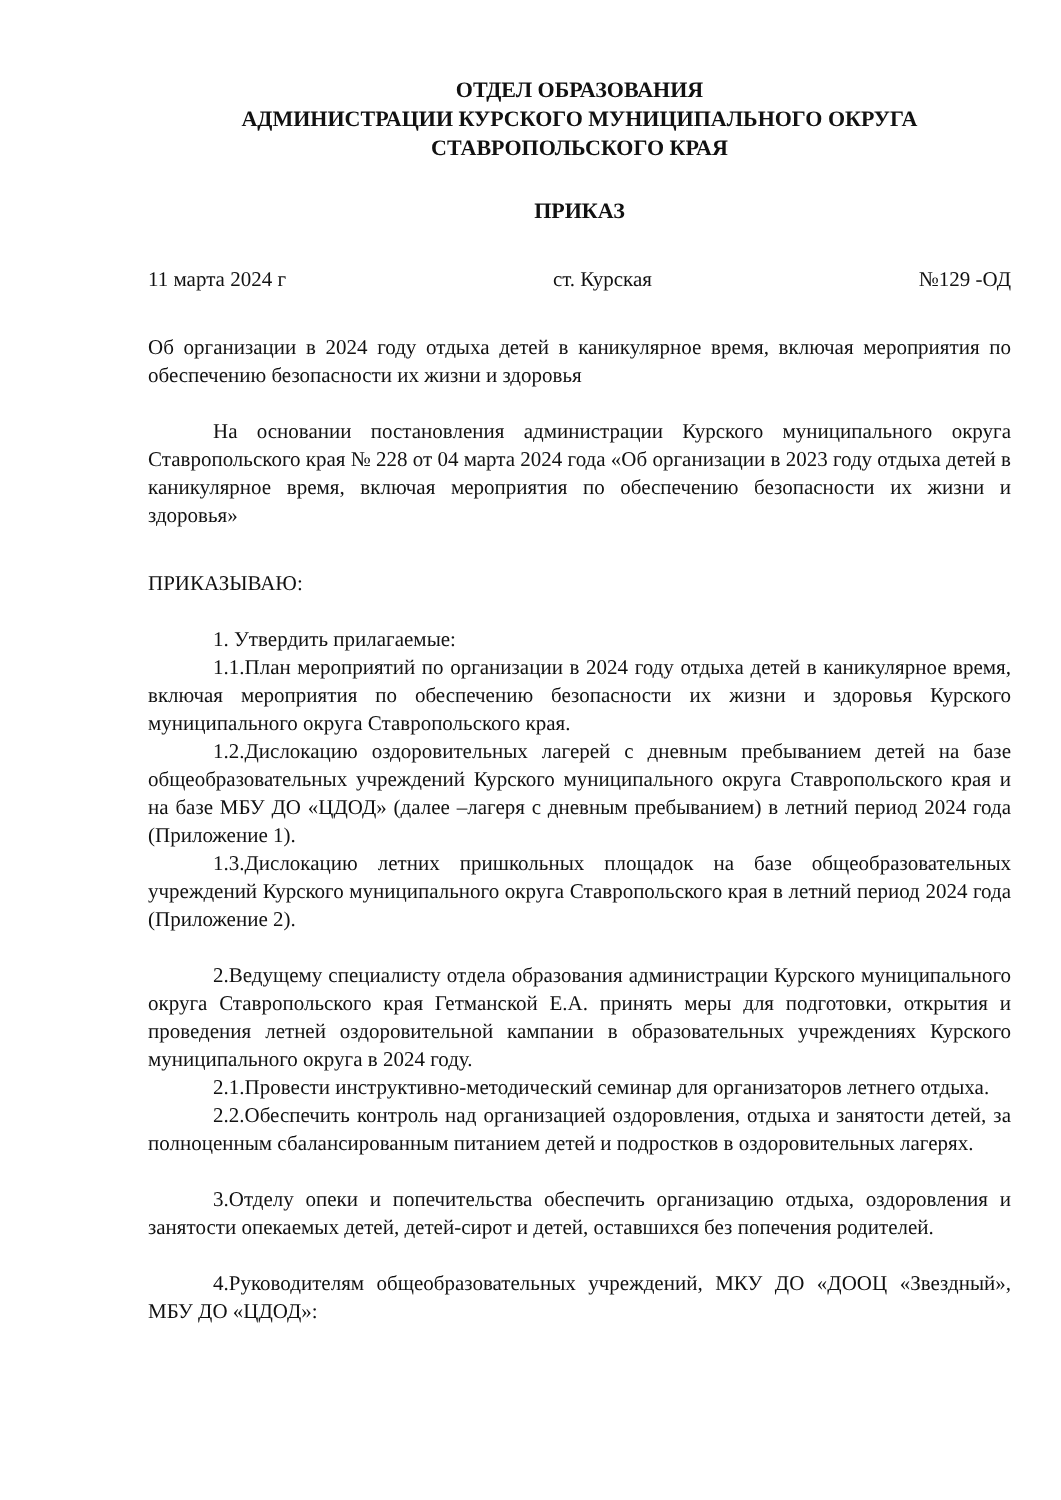ОТДЕЛ ОБРАЗОВАНИЯ
АДМИНИСТРАЦИИ КУРСКОГО МУНИЦИПАЛЬНОГО ОКРУГА
СТАВРОПОЛЬСКОГО КРАЯ
ПРИКАЗ
11 марта 2024 г ст. Курская №129 -ОД
Об организации в 2024 году отдыха детей в каникулярное время, включая мероприятия по обеспечению безопасности их жизни и здоровья
На основании постановления администрации Курского муниципального округа Ставропольского края № 228 от 04 марта 2024 года «Об организации в 2023 году отдыха детей в каникулярное время, включая мероприятия по обеспечению безопасности их жизни и здоровья»
ПРИКАЗЫВАЮ:
1. Утвердить прилагаемые:
1.1.План мероприятий по организации в 2024 году отдыха детей в каникулярное время, включая мероприятия по обеспечению безопасности их жизни и здоровья Курского муниципального округа Ставропольского края.
1.2.Дислокацию оздоровительных лагерей с дневным пребыванием детей на базе общеобразовательных учреждений Курского муниципального округа Ставропольского края и на базе МБУ ДО «ЦДОД» (далее –лагеря с дневным пребыванием) в летний период 2024 года (Приложение 1).
1.3.Дислокацию летних пришкольных площадок на базе общеобразовательных учреждений Курского муниципального округа Ставропольского края в летний период 2024 года (Приложение 2).
2.Ведущему специалисту отдела образования администрации Курского муниципального округа Ставропольского края Гетманской Е.А. принять меры для подготовки, открытия и проведения летней оздоровительной кампании в образовательных учреждениях Курского муниципального округа в 2024 году.
2.1.Провести инструктивно-методический семинар для организаторов летнего отдыха.
2.2.Обеспечить контроль над организацией оздоровления, отдыха и занятости детей, за полноценным сбалансированным питанием детей и подростков в оздоровительных лагерях.
3.Отделу опеки и попечительства обеспечить организацию отдыха, оздоровления и занятости опекаемых детей, детей-сирот и детей, оставшихся без попечения родителей.
4.Руководителям общеобразовательных учреждений, МКУ ДО «ДООЦ «Звездный», МБУ ДО «ЦДОД»: